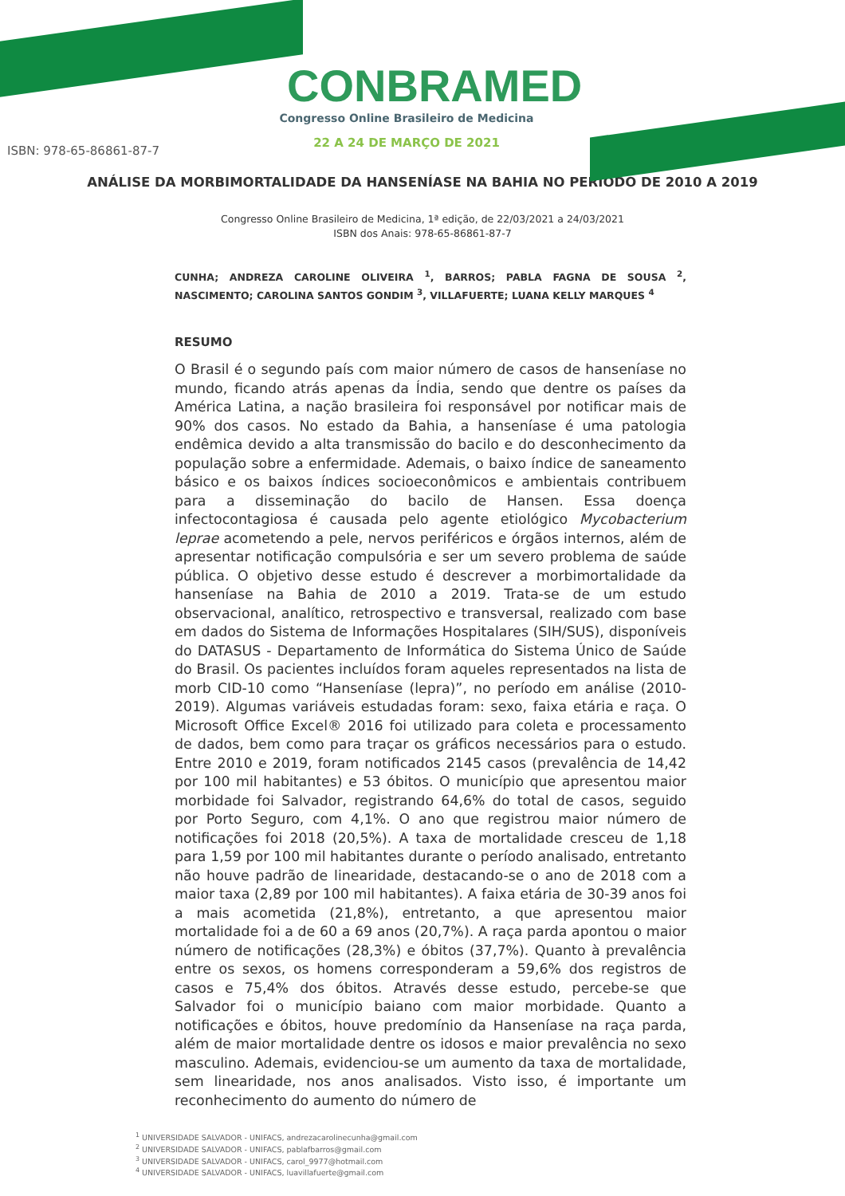CONBRAMED
Congresso Online Brasileiro de Medicina
22 A 24 DE MARÇO DE 2021
ISBN: 978-65-86861-87-7
ANÁLISE DA MORBIMORTALIDADE DA HANSENÍASE NA BAHIA NO PERÍODO DE 2010 A 2019
Congresso Online Brasileiro de Medicina, 1ª edição, de 22/03/2021 a 24/03/2021
ISBN dos Anais: 978-65-86861-87-7
CUNHA; ANDREZA CAROLINE OLIVEIRA <sup>1</sup>, BARROS; PABLA FAGNA DE SOUSA <sup>2</sup>, NASCIMENTO; CAROLINA SANTOS GONDIM <sup>3</sup>, VILLAFUERTE; LUANA KELLY MARQUES <sup>4</sup>
RESUMO
O Brasil é o segundo país com maior número de casos de hanseníase no mundo, ficando atrás apenas da Índia, sendo que dentre os países da América Latina, a nação brasileira foi responsável por notificar mais de 90% dos casos. No estado da Bahia, a hanseníase é uma patologia endêmica devido a alta transmissão do bacilo e do desconhecimento da população sobre a enfermidade. Ademais, o baixo índice de saneamento básico e os baixos índices socioeconômicos e ambientais contribuem para a disseminação do bacilo de Hansen. Essa doença infectocontagiosa é causada pelo agente etiológico Mycobacterium leprae acometendo a pele, nervos periféricos e órgãos internos, além de apresentar notificação compulsória e ser um severo problema de saúde pública. O objetivo desse estudo é descrever a morbimortalidade da hanseníase na Bahia de 2010 a 2019. Trata-se de um estudo observacional, analítico, retrospectivo e transversal, realizado com base em dados do Sistema de Informações Hospitalares (SIH/SUS), disponíveis do DATASUS - Departamento de Informática do Sistema Único de Saúde do Brasil. Os pacientes incluídos foram aqueles representados na lista de morb CID-10 como “Hanseníase (lepra)”, no período em análise (2010-2019). Algumas variáveis estudadas foram: sexo, faixa etária e raça. O Microsoft Office Excel® 2016 foi utilizado para coleta e processamento de dados, bem como para traçar os gráficos necessários para o estudo. Entre 2010 e 2019, foram notificados 2145 casos (prevalência de 14,42 por 100 mil habitantes) e 53 óbitos. O município que apresentou maior morbidade foi Salvador, registrando 64,6% do total de casos, seguido por Porto Seguro, com 4,1%. O ano que registrou maior número de notificações foi 2018 (20,5%). A taxa de mortalidade cresceu de 1,18 para 1,59 por 100 mil habitantes durante o período analisado, entretanto não houve padrão de linearidade, destacando-se o ano de 2018 com a maior taxa (2,89 por 100 mil habitantes). A faixa etária de 30-39 anos foi a mais acometida (21,8%), entretanto, a que apresentou maior mortalidade foi a de 60 a 69 anos (20,7%). A raça parda apontou o maior número de notificações (28,3%) e óbitos (37,7%). Quanto à prevalência entre os sexos, os homens corresponderam a 59,6% dos registros de casos e 75,4% dos óbitos. Através desse estudo, percebe-se que Salvador foi o município baiano com maior morbidade. Quanto a notificações e óbitos, houve predomínio da Hanseníase na raça parda, além de maior mortalidade dentre os idosos e maior prevalência no sexo masculino. Ademais, evidenciou-se um aumento da taxa de mortalidade, sem linearidade, nos anos analisados. Visto isso, é importante um reconhecimento do aumento do número de
<sup>1</sup> UNIVERSIDADE SALVADOR - UNIFACS, andrezacarolinecunha@gmail.com
<sup>2</sup> UNIVERSIDADE SALVADOR - UNIFACS, pablafbarros@gmail.com
<sup>3</sup> UNIVERSIDADE SALVADOR - UNIFACS, carol_9977@hotmail.com
<sup>4</sup> UNIVERSIDADE SALVADOR - UNIFACS, luavillafuerte@gmail.com